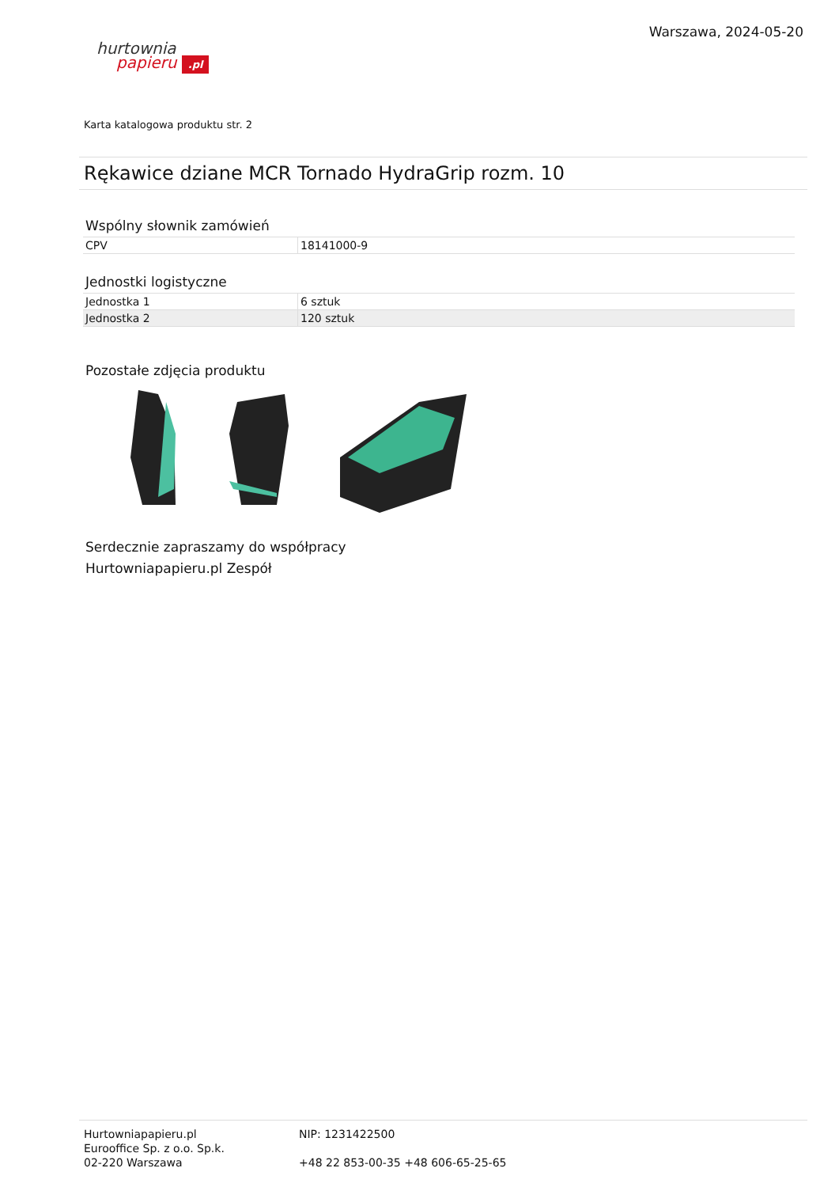hurtownia
papieru .pl
Warszawa, 2024-05-20
Karta katalogowa produktu str. 2
Rękawice dziane MCR Tornado HydraGrip rozm. 10
Wspólny słownik zamówień
| CPV | 18141000-9 |
Jednostki logistyczne
| Jednostka 1 | 6 sztuk |
| Jednostka 2 | 120 sztuk |
Pozostałe zdjęcia produktu
Serdecznie zapraszamy do współpracy
Hurtowniapapieru.pl Zespół
Hurtowniapapieru.pl
Eurooffice Sp. z o.o. Sp.k.
02-220 Warszawa
NIP: 1231422500
+48 22 853-00-35 +48 606-65-25-65